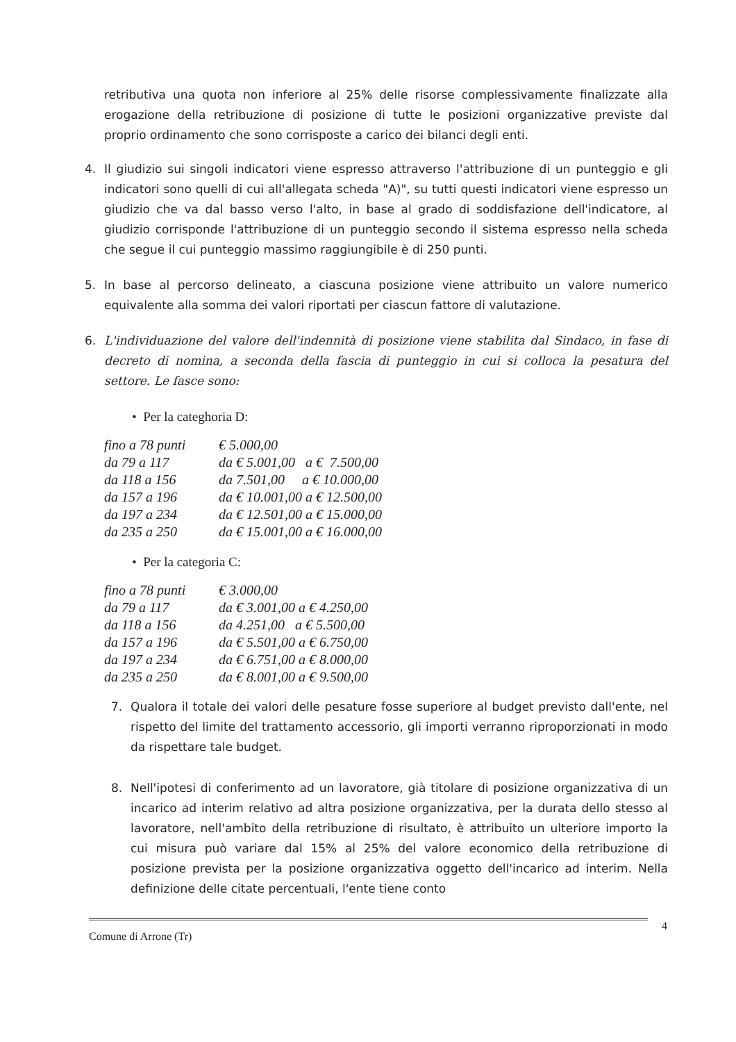retributiva una quota non inferiore al 25% delle risorse complessivamente finalizzate alla erogazione della retribuzione di posizione di tutte le posizioni organizzative previste dal proprio ordinamento che sono corrisposte a carico dei bilanci degli enti.
4. Il giudizio sui singoli indicatori viene espresso attraverso l'attribuzione di un punteggio e gli indicatori sono quelli di cui all'allegata scheda "A)", su tutti questi indicatori viene espresso un giudizio che va dal basso verso l'alto, in base al grado di soddisfazione dell'indicatore, al giudizio corrisponde l'attribuzione di un punteggio secondo il sistema espresso nella scheda che segue il cui punteggio massimo raggiungibile è di 250 punti.
5. In base al percorso delineato, a ciascuna posizione viene attribuito un valore numerico equivalente alla somma dei valori riportati per ciascun fattore di valutazione.
6. L'individuazione del valore dell'indennità di posizione viene stabilita dal Sindaco, in fase di decreto di nomina, a seconda della fascia di punteggio in cui si colloca la pesatura del settore. Le fasce sono:
• Per la categhoria D:
| fino a 78 punti | € 5.000,00 |
| da 79 a 117 | da € 5.001,00 a € 7.500,00 |
| da 118 a 156 | da 7.501,00 a € 10.000,00 |
| da 157 a 196 | da € 10.001,00 a € 12.500,00 |
| da 197 a 234 | da € 12.501,00 a € 15.000,00 |
| da 235 a 250 | da € 15.001,00 a € 16.000,00 |
• Per la categoria C:
| fino a 78 punti | € 3.000,00 |
| da 79 a 117 | da € 3.001,00 a € 4.250,00 |
| da 118 a 156 | da 4.251,00 a € 5.500,00 |
| da 157 a 196 | da € 5.501,00 a € 6.750,00 |
| da 197 a 234 | da € 6.751,00 a € 8.000,00 |
| da 235 a 250 | da € 8.001,00 a € 9.500,00 |
7. Qualora il totale dei valori delle pesature fosse superiore al budget previsto dall'ente, nel rispetto del limite del trattamento accessorio, gli importi verranno riproporzionati in modo da rispettare tale budget.
8. Nell'ipotesi di conferimento ad un lavoratore, già titolare di posizione organizzativa di un incarico ad interim relativo ad altra posizione organizzativa, per la durata dello stesso al lavoratore, nell'ambito della retribuzione di risultato, è attribuito un ulteriore importo la cui misura può variare dal 15% al 25% del valore economico della retribuzione di posizione prevista per la posizione organizzativa oggetto dell'incarico ad interim. Nella definizione delle citate percentuali, l'ente tiene conto
Comune di Arrone (Tr) 4